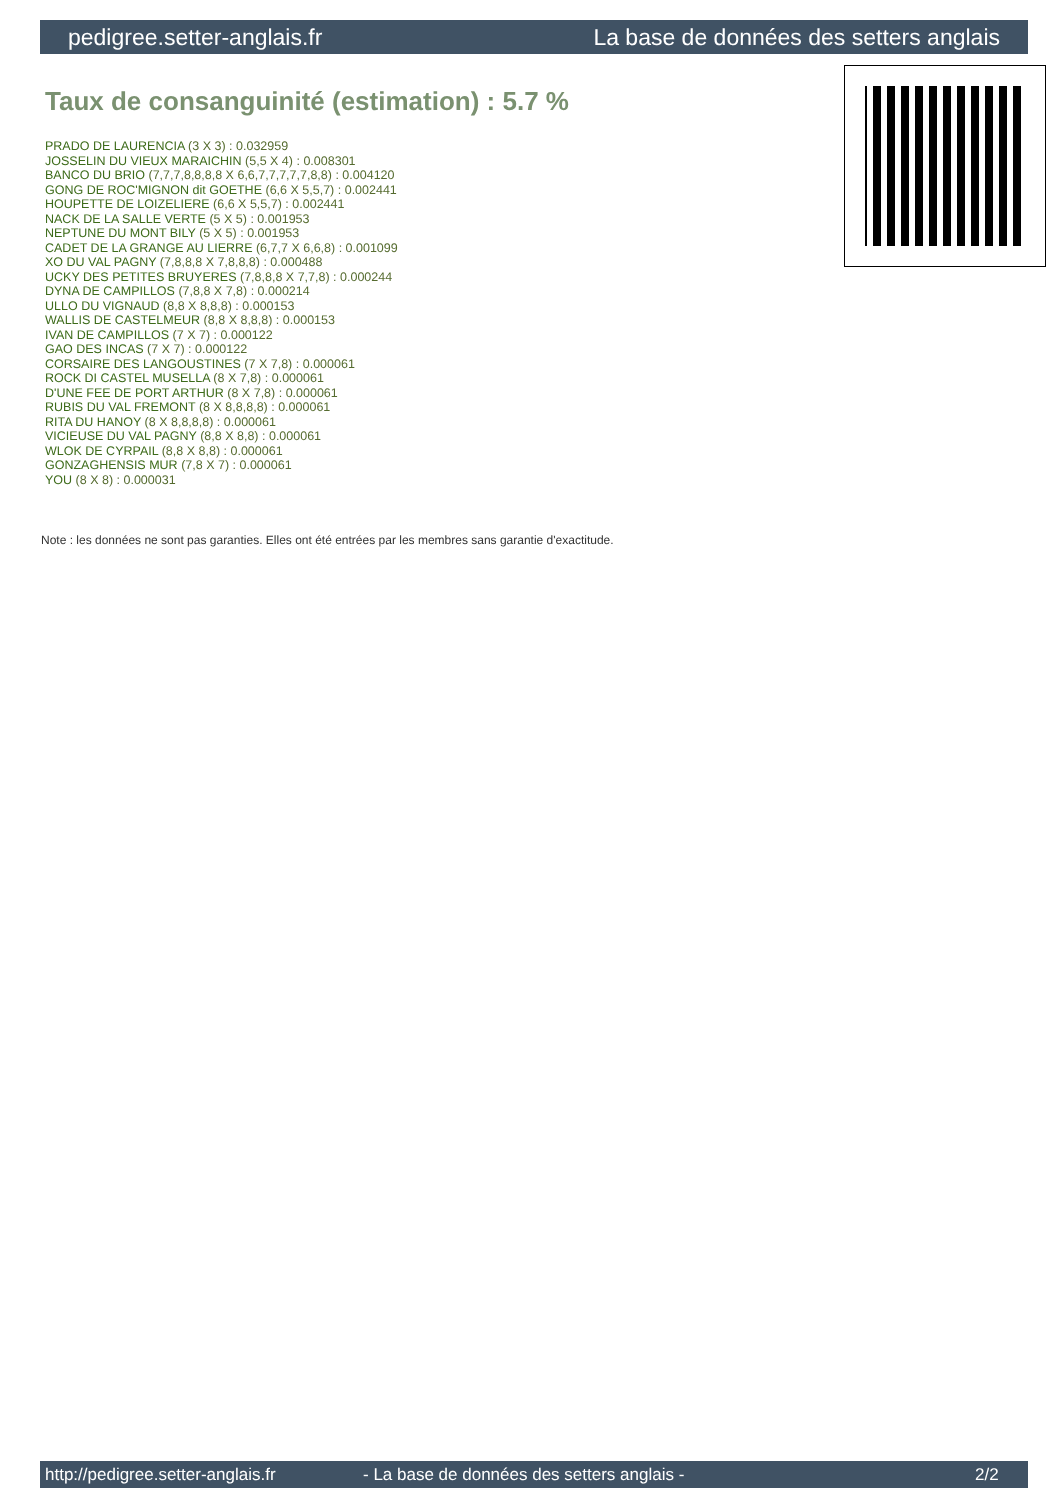pedigree.setter-anglais.fr La base de données des setters anglais
Taux de consanguinité (estimation) : 5.7 %
PRADO DE LAURENCIA (3 X 3) : 0.032959
JOSSELIN DU VIEUX MARAICHIN (5,5 X 4) : 0.008301
BANCO DU BRIO (7,7,7,8,8,8,8 X 6,6,7,7,7,7,7,8,8) : 0.004120
GONG DE ROC'MIGNON dit GOETHE (6,6 X 5,5,7) : 0.002441
HOUPETTE DE LOIZELIERE (6,6 X 5,5,7) : 0.002441
NACK DE LA SALLE VERTE (5 X 5) : 0.001953
NEPTUNE DU MONT BILY (5 X 5) : 0.001953
CADET DE LA GRANGE AU LIERRE (6,7,7 X 6,6,8) : 0.001099
XO DU VAL PAGNY (7,8,8,8 X 7,8,8,8) : 0.000488
UCKY DES PETITES BRUYERES (7,8,8,8 X 7,7,8) : 0.000244
DYNA DE CAMPILLOS (7,8,8 X 7,8) : 0.000214
ULLO DU VIGNAUD (8,8 X 8,8,8) : 0.000153
WALLIS DE CASTELMEUR (8,8 X 8,8,8) : 0.000153
IVAN DE CAMPILLOS (7 X 7) : 0.000122
GAO DES INCAS (7 X 7) : 0.000122
CORSAIRE DES LANGOUSTINES (7 X 7,8) : 0.000061
ROCK DI CASTEL MUSELLA (8 X 7,8) : 0.000061
D'UNE FEE DE PORT ARTHUR (8 X 7,8) : 0.000061
RUBIS DU VAL FREMONT (8 X 8,8,8,8) : 0.000061
RITA DU HANOY (8 X 8,8,8,8) : 0.000061
VICIEUSE DU VAL PAGNY (8,8 X 8,8) : 0.000061
WLOK DE CYRPAIL (8,8 X 8,8) : 0.000061
GONZAGHENSIS MUR (7,8 X 7) : 0.000061
YOU (8 X 8) : 0.000031
Note : les données ne sont pas garanties. Elles ont été entrées par les membres sans garantie d'exactitude.
http://pedigree.setter-anglais.fr - La base de données des setters anglais - 2/2